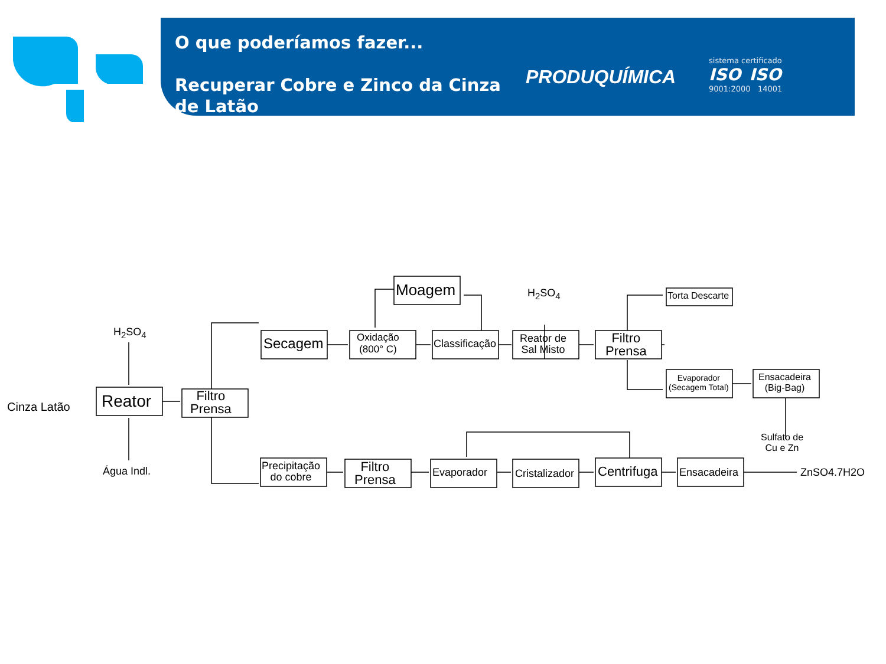O que poderíamos fazer...
Recuperar Cobre e Zinco da Cinza de Latão
PRODUQUÍMICA
sistema certificado
ISO ISO
9001:2000 14001
Cinza Latão
H<sub>2</sub>SO<sub>4</sub>
Água Indl.
Reator Filtro
Prensa
Secagem Oxidação
(800° C) Classificação
Moagem H<sub>2</sub>SO<sub>4</sub>
Reator de
Sal Misto
Filtro
Prensa
Torta Descarte
Evaporador
(Secagem Total)
Ensacadeira
(Big-Bag)
Sulfato de
Cu e Zn
Precipitação
do cobre
Filtro
Prensa
Evaporador Cristalizador Centrifuga Ensacadeira ZnSO4.7H2O